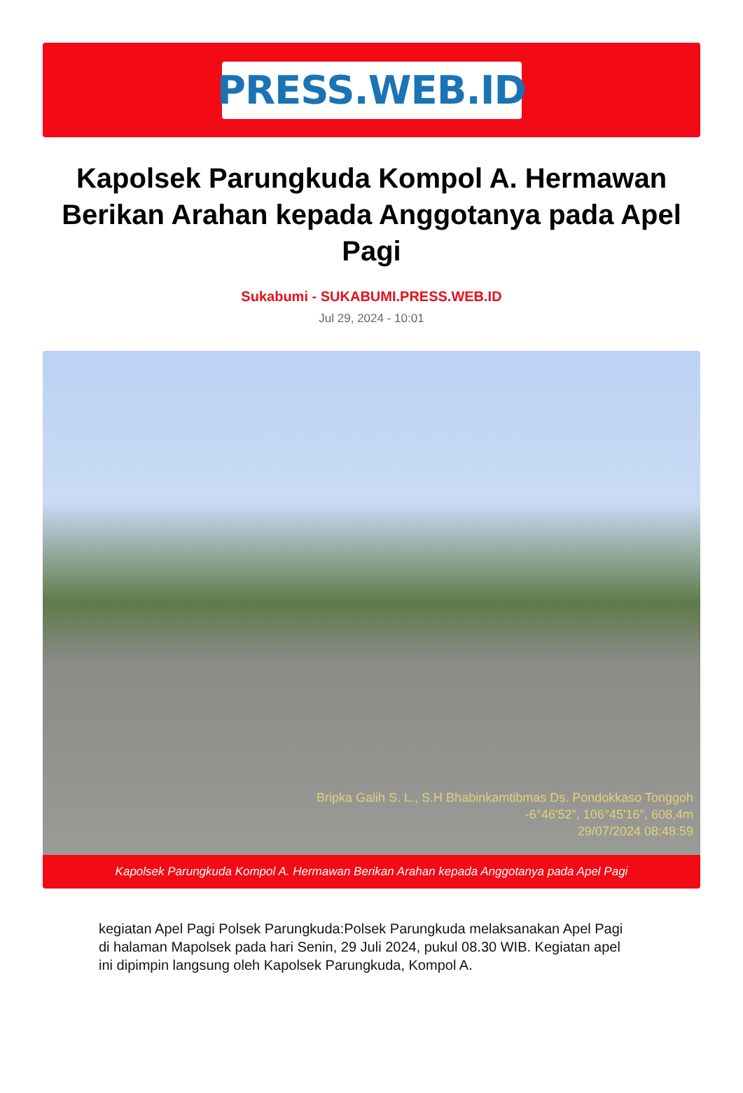PRESS.WEB.ID
Kapolsek Parungkuda Kompol A. Hermawan Berikan Arahan kepada Anggotanya pada Apel Pagi
Sukabumi - SUKABUMI.PRESS.WEB.ID
Jul 29, 2024 - 10:01
Bripka Galih S. L., S.H Bhabinkamtibmas Ds. Pondokkaso Tonggoh
-6°46'52", 106°45'16", 608,4m
29/07/2024 08:48:59
Kapolsek Parungkuda Kompol A. Hermawan Berikan Arahan kepada Anggotanya pada Apel Pagi
kegiatan Apel Pagi Polsek Parungkuda:Polsek Parungkuda melaksanakan Apel Pagi di halaman Mapolsek pada hari Senin, 29 Juli 2024, pukul 08.30 WIB. Kegiatan apel ini dipimpin langsung oleh Kapolsek Parungkuda, Kompol A.